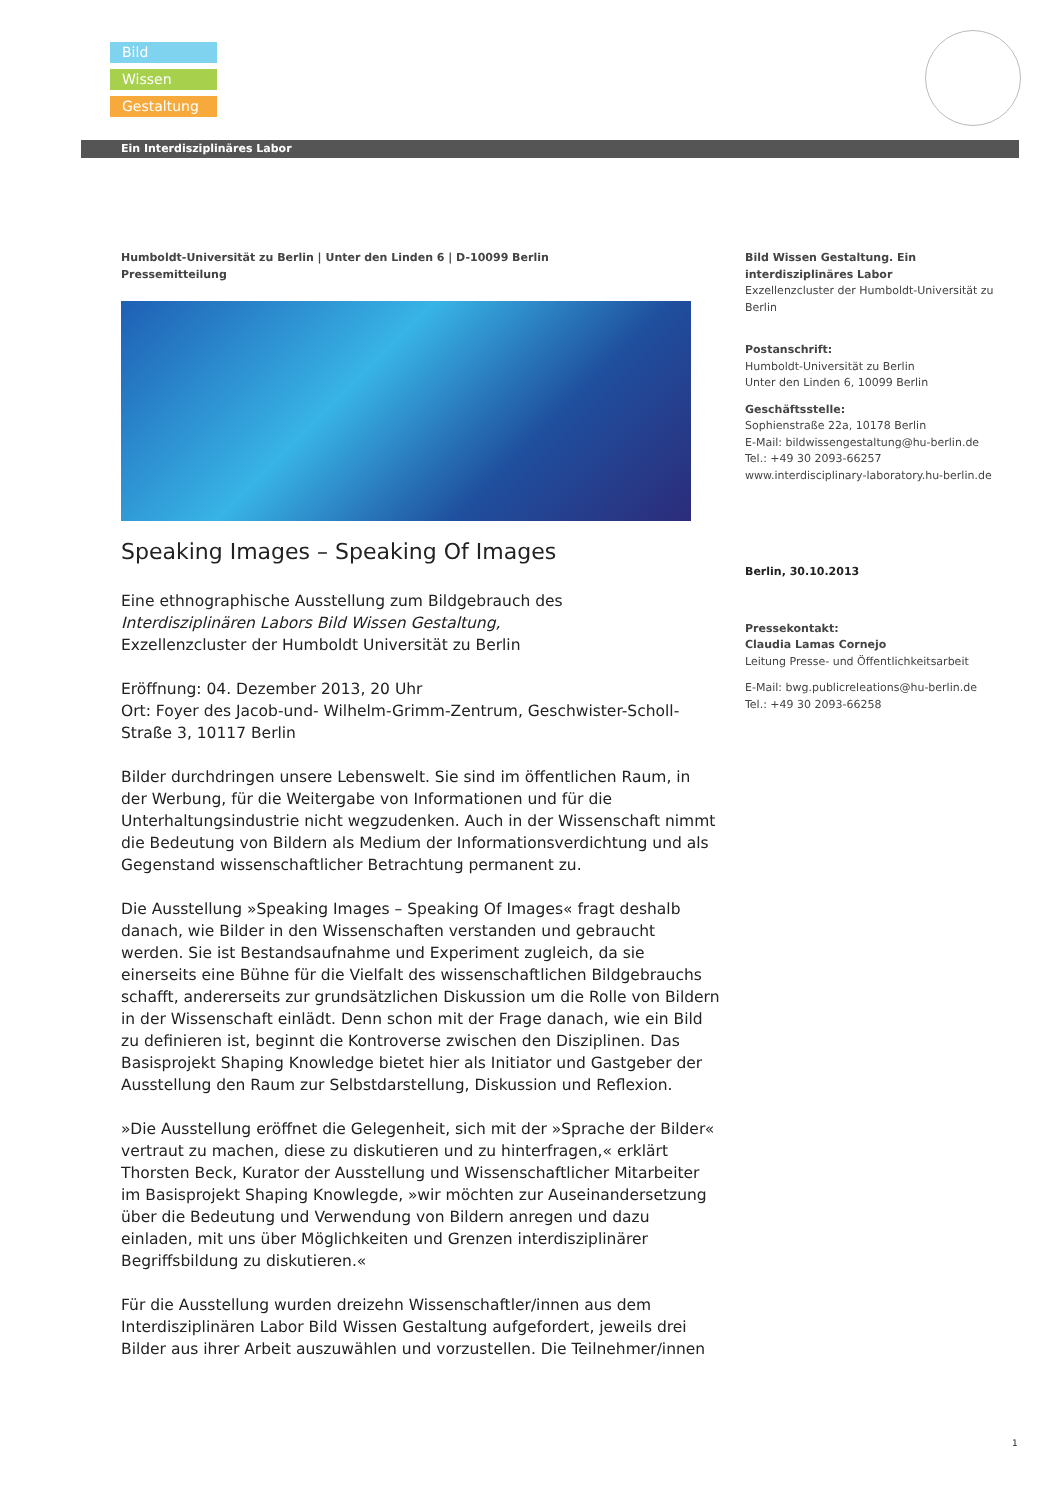Bild
Wissen
Gestaltung
Ein Interdisziplinäres Labor
Humboldt-Universität zu Berlin | Unter den Linden 6 | D-10099 Berlin
Pressemitteilung
Speaking Images – Speaking Of Images
Eine ethnographische Ausstellung zum Bildgebrauch des
Interdisziplinären Labors Bild Wissen Gestaltung,
Exzellenzcluster der Humboldt Universität zu Berlin
Eröffnung: 04. Dezember 2013, 20 Uhr
Ort: Foyer des Jacob-und- Wilhelm-Grimm-Zentrum, Geschwister-Scholl-Straße 3, 10117 Berlin
Bilder durchdringen unsere Lebenswelt. Sie sind im öffentlichen Raum, in der Werbung, für die Weitergabe von Informationen und für die Unterhaltungsindustrie nicht wegzudenken. Auch in der Wissenschaft nimmt die Bedeutung von Bildern als Medium der Informationsverdichtung und als Gegenstand wissenschaftlicher Betrachtung permanent zu.
Die Ausstellung »Speaking Images – Speaking Of Images« fragt deshalb danach, wie Bilder in den Wissenschaften verstanden und gebraucht werden. Sie ist Bestandsaufnahme und Experiment zugleich, da sie einerseits eine Bühne für die Vielfalt des wissenschaftlichen Bildgebrauchs schafft, andererseits zur grundsätzlichen Diskussion um die Rolle von Bildern in der Wissenschaft einlädt. Denn schon mit der Frage danach, wie ein Bild zu definieren ist, beginnt die Kontroverse zwischen den Disziplinen. Das Basisprojekt Shaping Knowledge bietet hier als Initiator und Gastgeber der Ausstellung den Raum zur Selbstdarstellung, Diskussion und Reflexion.
»Die Ausstellung eröffnet die Gelegenheit, sich mit der »Sprache der Bilder« vertraut zu machen, diese zu diskutieren und zu hinterfragen,« erklärt Thorsten Beck, Kurator der Ausstellung und Wissenschaftlicher Mitarbeiter im Basisprojekt Shaping Knowlegde, »wir möchten zur Auseinandersetzung über die Bedeutung und Verwendung von Bildern anregen und dazu einladen, mit uns über Möglichkeiten und Grenzen interdisziplinärer Begriffsbildung zu diskutieren.«
Für die Ausstellung wurden dreizehn Wissenschaftler/innen aus dem Interdisziplinären Labor Bild Wissen Gestaltung aufgefordert, jeweils drei Bilder aus ihrer Arbeit auszuwählen und vorzustellen. Die Teilnehmer/innen
Bild Wissen Gestaltung. Ein interdisziplinäres Labor
Exzellenzcluster der Humboldt-Universität zu Berlin
Postanschrift:
Humboldt-Universität zu Berlin
Unter den Linden 6, 10099 Berlin
Geschäftsstelle:
Sophienstraße 22a, 10178 Berlin
E-Mail: bildwissengestaltung@hu-berlin.de
Tel.: +49 30 2093-66257
www.interdisciplinary-laboratory.hu-berlin.de
Berlin, 30.10.2013
Pressekontakt:
Claudia Lamas Cornejo
Leitung Presse- und Öffentlichkeitsarbeit
E-Mail: bwg.publicreleations@hu-berlin.de
Tel.: +49 30 2093-66258
1